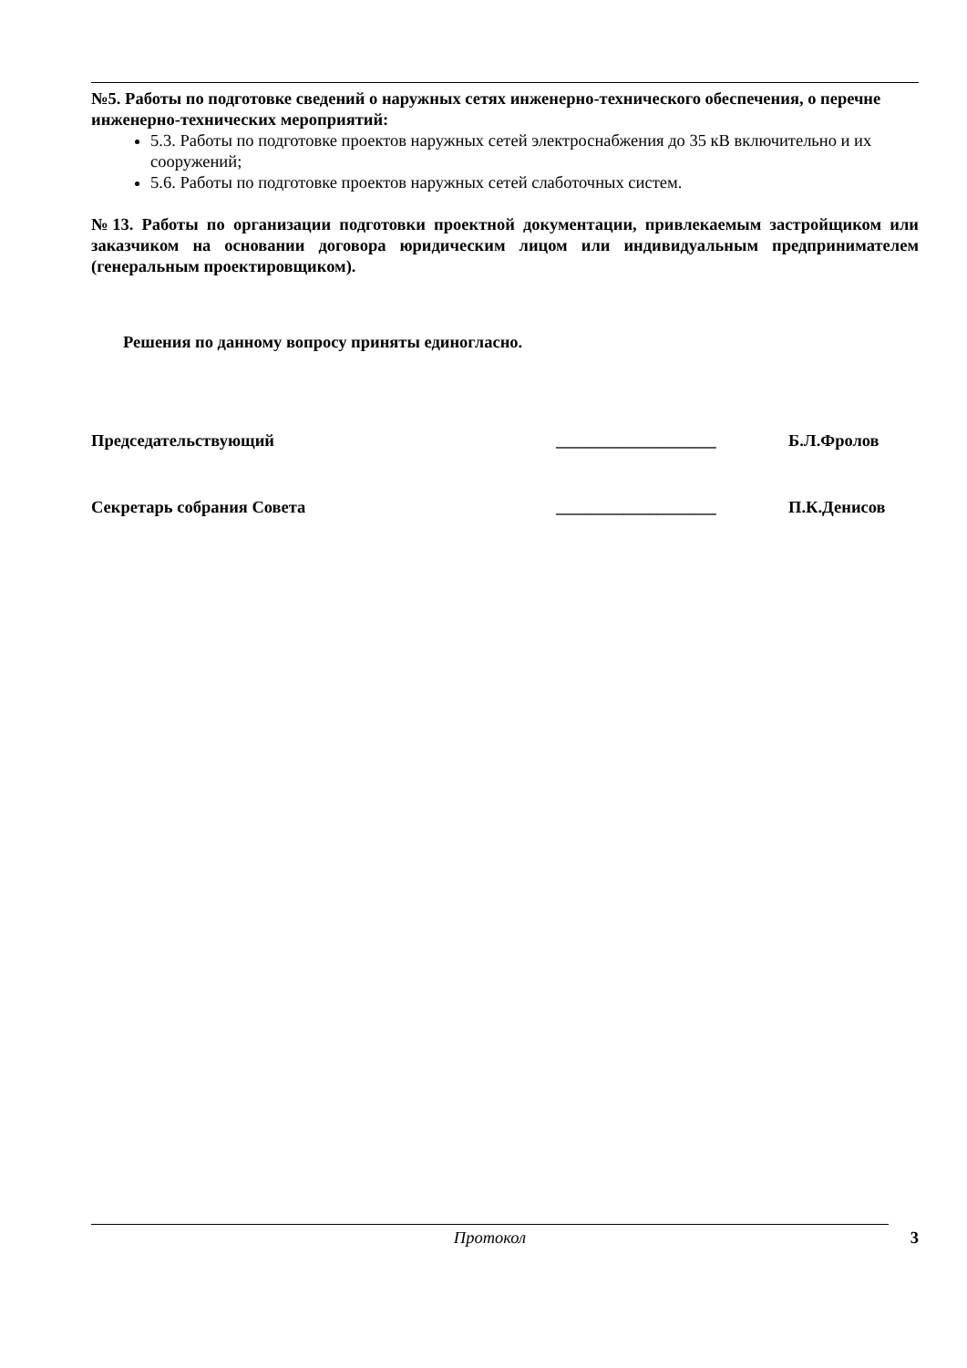№5. Работы по подготовке сведений о наружных сетях инженерно-технического обеспечения, о перечне инженерно-технических мероприятий:
5.3. Работы по подготовке проектов наружных сетей электроснабжения до 35 кВ включительно и их сооружений;
5.6. Работы по подготовке проектов наружных сетей слаботочных систем.
№13. Работы по организации подготовки проектной документации, привлекаемым застройщиком или заказчиком на основании договора юридическим лицом или индивидуальным предпринимателем (генеральным проектировщиком).
Решения по данному вопросу приняты единогласно.
Председательствующий ___________________ Б.Л.Фролов
Секретарь собрания Совета ___________________ П.К.Денисов
Протокол 3